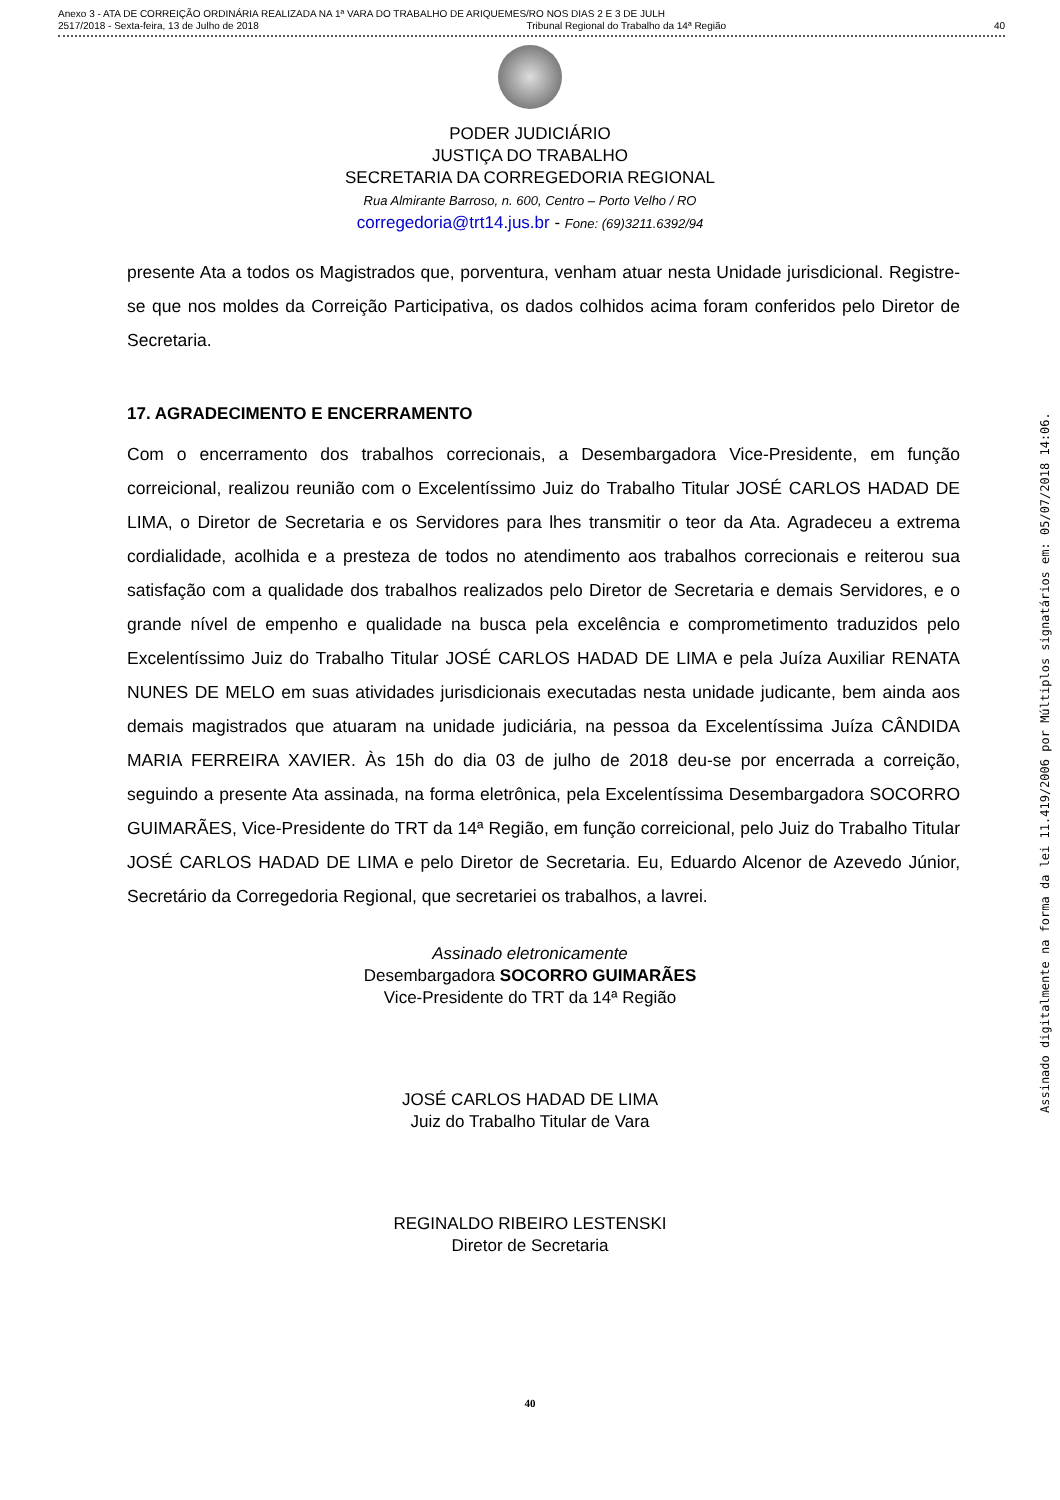Anexo 3 - ATA DE CORREIÇÃO ORDINÁRIA REALIZADA NA 1ª VARA DO TRABALHO DE ARIQUEMES/RO NOS DIAS 2 E 3 DE JULH
2517/2018 - Sexta-feira, 13 de Julho de 2018 Tribunal Regional do Trabalho da 14ª Região 40
PODER JUDICIÁRIO
JUSTIÇA DO TRABALHO
SECRETARIA DA CORREGEDORIA REGIONAL
Rua Almirante Barroso, n. 600, Centro – Porto Velho / RO
corregedoria@trt14.jus.br - Fone: (69)3211.6392/94
presente Ata a todos os Magistrados que, porventura, venham atuar nesta Unidade jurisdicional. Registre-se que nos moldes da Correição Participativa, os dados colhidos acima foram conferidos pelo Diretor de Secretaria.
17. AGRADECIMENTO E ENCERRAMENTO
Com o encerramento dos trabalhos correcionais, a Desembargadora Vice-Presidente, em função correicional, realizou reunião com o Excelentíssimo Juiz do Trabalho Titular JOSÉ CARLOS HADAD DE LIMA, o Diretor de Secretaria e os Servidores para lhes transmitir o teor da Ata. Agradeceu a extrema cordialidade, acolhida e a presteza de todos no atendimento aos trabalhos correcionais e reiterou sua satisfação com a qualidade dos trabalhos realizados pelo Diretor de Secretaria e demais Servidores, e o grande nível de empenho e qualidade na busca pela excelência e comprometimento traduzidos pelo Excelentíssimo Juiz do Trabalho Titular JOSÉ CARLOS HADAD DE LIMA e pela Juíza Auxiliar RENATA NUNES DE MELO em suas atividades jurisdicionais executadas nesta unidade judicante, bem ainda aos demais magistrados que atuaram na unidade judiciária, na pessoa da Excelentíssima Juíza CÂNDIDA MARIA FERREIRA XAVIER. Às 15h do dia 03 de julho de 2018 deu-se por encerrada a correição, seguindo a presente Ata assinada, na forma eletrônica, pela Excelentíssima Desembargadora SOCORRO GUIMARÃES, Vice-Presidente do TRT da 14ª Região, em função correicional, pelo Juiz do Trabalho Titular JOSÉ CARLOS HADAD DE LIMA e pelo Diretor de Secretaria. Eu, Eduardo Alcenor de Azevedo Júnior, Secretário da Corregedoria Regional, que secretariei os trabalhos, a lavrei.
Assinado eletronicamente
Desembargadora SOCORRO GUIMARÃES
Vice-Presidente do TRT da 14ª Região
JOSÉ CARLOS HADAD DE LIMA
Juiz do Trabalho Titular de Vara
REGINALDO RIBEIRO LESTENSKI
Diretor de Secretaria
40
Assinado digitalmente na forma da lei 11.419/2006 por Múltiplos signatários em: 05/07/2018 14:06.